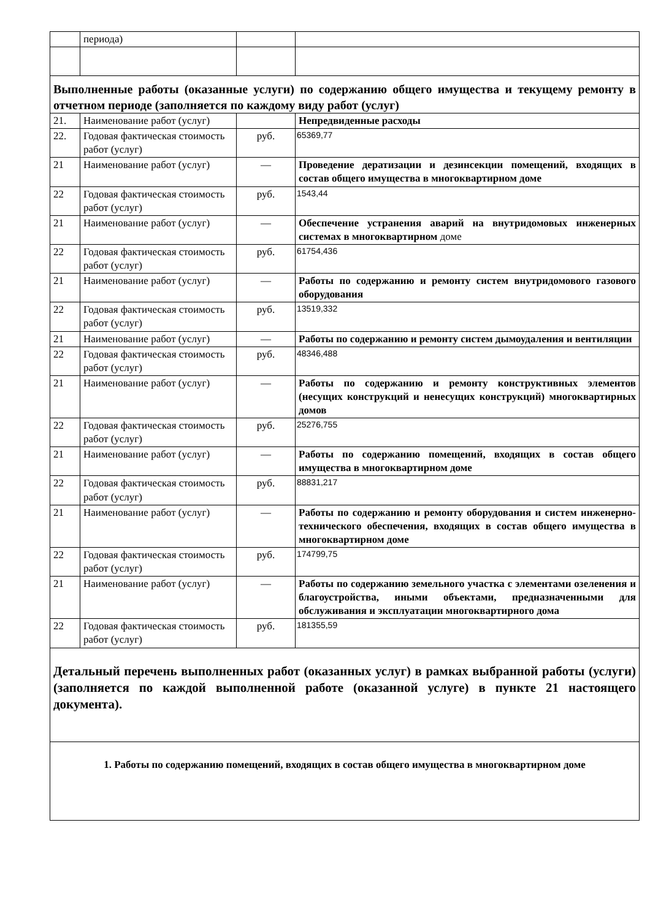| | периода) | | |
| Выполненные работы (оказанные услуги) по содержанию общего имущества и текущему ремонту в отчетном периоде (заполняется по каждому виду работ (услуг) | | | |
| 21. | Наименование работ (услуг) | | Непредвиденные расходы |
| 22. | Годовая фактическая стоимость работ (услуг) | руб. | 65369,77 |
| 21 | Наименование работ (услуг) | — | Проведение дератизации и дезинсекции помещений, входящих в состав общего имущества в многоквартирном доме |
| 22 | Годовая фактическая стоимость работ (услуг) | руб. | 1543,44 |
| 21 | Наименование работ (услуг) | — | Обеспечение устранения аварий на внутридомовых инженерных системах в многоквартирном доме |
| 22 | Годовая фактическая стоимость работ (услуг) | руб. | 61754,436 |
| 21 | Наименование работ (услуг) | — | Работы по содержанию и ремонту систем внутридомового газового оборудования |
| 22 | Годовая фактическая стоимость работ (услуг) | руб. | 13519,332 |
| 21 | Наименование работ (услуг) | — | Работы по содержанию и ремонту систем дымоудаления и вентиляции |
| 22 | Годовая фактическая стоимость работ (услуг) | руб. | 48346,488 |
| 21 | Наименование работ (услуг) | — | Работы по содержанию и ремонту конструктивных элементов (несущих конструкций и ненесущих конструкций) многоквартирных домов |
| 22 | Годовая фактическая стоимость работ (услуг) | руб. | 25276,755 |
| 21 | Наименование работ (услуг) | — | Работы по содержанию помещений, входящих в состав общего имущества в многоквартирном доме |
| 22 | Годовая фактическая стоимость работ (услуг) | руб. | 88831,217 |
| 21 | Наименование работ (услуг) | — | Работы по содержанию и ремонту оборудования и систем инженерно-технического обеспечения, входящих в состав общего имущества в многоквартирном доме |
| 22 | Годовая фактическая стоимость работ (услуг) | руб. | 174799,75 |
| 21 | Наименование работ (услуг) | — | Работы по содержанию земельного участка с элементами озеленения и благоустройства, иными объектами, предназначенными для обслуживания и эксплуатации многоквартирного дома |
| 22 | Годовая фактическая стоимость работ (услуг) | руб. | 181355,59 |
| Детальный перечень выполненных работ (оказанных услуг) в рамках выбранной работы (услуги) (заполняется по каждой выполненной работе (оказанной услуге) в пункте 21 настоящего документа). | | | |
| 1. Работы по содержанию помещений, входящих в состав общего имущества в многоквартирном доме | | | |